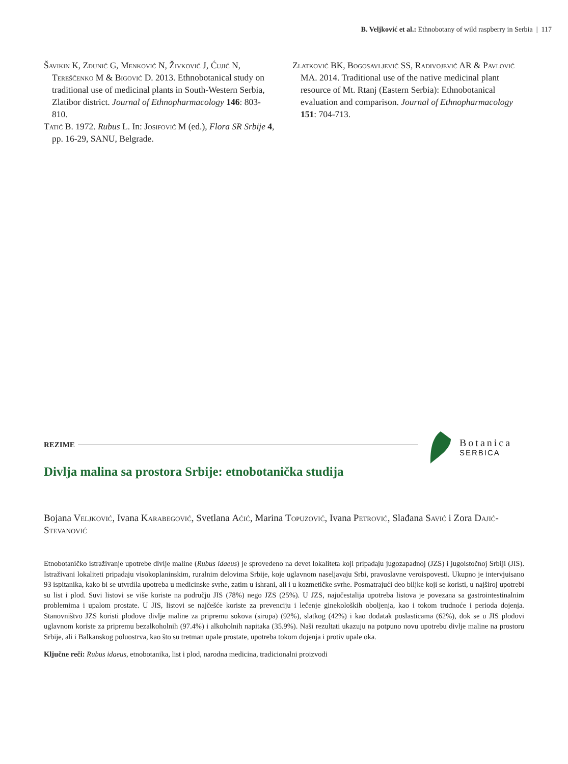B. Veljković et al.: Ethnobotany of wild raspberry in Serbia | 117
Šavikin K, Zdunić G, Menković N, Živković J, Ćujić N, Tereščenko M & Bigović D. 2013. Ethnobotanical study on traditional use of medicinal plants in South-Western Serbia, Zlatibor district. Journal of Ethnopharmacology 146: 803-810.
Tatić B. 1972. Rubus L. In: Josifović M (ed.), Flora SR Srbije 4, pp. 16-29, SANU, Belgrade.
Zlatković BK, Bogosavljević SS, Radivojević AR & Pavlović MA. 2014. Traditional use of the native medicinal plant resource of Mt. Rtanj (Eastern Serbia): Ethnobotanical evaluation and comparison. Journal of Ethnopharmacology 151: 704-713.
REZIME
Botanica
SERBICA
Divlja malina sa prostora Srbije: etnobotanička studija
Bojana Veljković, Ivana Karabegović, Svetlana Aćić, Marina Topuzović, Ivana Petrović, Slađana Savić i Zora Dajić-Stevanović
Etnobotaničko istraživanje upotrebe divlje maline (Rubus idaeus) je sprovedeno na devet lokaliteta koji pripadaju jugozapadnoj (JZS) i jugoistočnoj Srbiji (JIS). Istraživani lokaliteti pripadaju visokoplaninskim, ruralnim delovima Srbije, koje uglavnom naseljavaju Srbi, pravoslavne veroispovesti. Ukupno je intervjuisano 93 ispitanika, kako bi se utvrdila upotreba u medicinske svrhe, zatim u ishrani, ali i u kozmetičke svrhe. Posmatrajući deo biljke koji se koristi, u najširoj upotrebi su list i plod. Suvi listovi se više koriste na području JIS (78%) nego JZS (25%). U JZS, najučestalija upotreba listova je povezana sa gastrointestinalnim problemima i upalom prostate. U JIS, listovi se najčešće koriste za prevenciju i lečenje ginekoloških oboljenja, kao i tokom trudnoće i perioda dojenja. Stanovništvo JZS koristi plodove divlje maline za pripremu sokova (sirupa) (92%), slatkog (42%) i kao dodatak poslasticama (62%), dok se u JIS plodovi uglavnom koriste za pripremu bezalkoholnih (97.4%) i alkoholnih napitaka (35.9%). Naši rezultati ukazuju na potpuno novu upotrebu divlje maline na prostoru Srbije, ali i Balkanskog poluostrva, kao što su tretman upale prostate, upotreba tokom dojenja i protiv upale oka.
Ključne reči: Rubus idaeus, etnobotanika, list i plod, narodna medicina, tradicionalni proizvodi